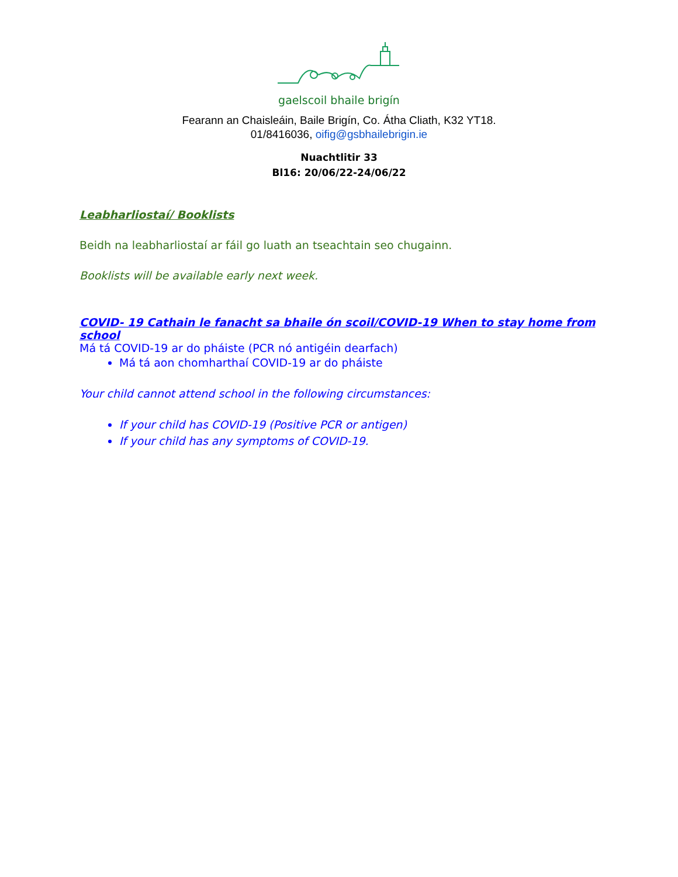gaelscoil bhaile brigín
Fearann an Chaisleáin, Baile Brigín, Co. Átha Cliath, K32 YT18.
01/8416036, oifig@gsbhailebrigin.ie
Nuachtlitir 33
Bl16: 20/06/22-24/06/22
Leabharliostaí/ Booklists
Beidh na leabharliostaí ar fáil go luath an tseachtain seo chugainn.
Booklists will be available early next week.
COVID- 19 Cathain le fanacht sa bhaile ón scoil/COVID-19 When to stay home from school
Má tá COVID-19 ar do pháiste (PCR nó antigéin dearfach)
Má tá aon chomharthaí COVID-19 ar do pháiste
Your child cannot attend school in the following circumstances:
If your child has COVID-19 (Positive PCR or antigen)
If your child has any symptoms of COVID-19.